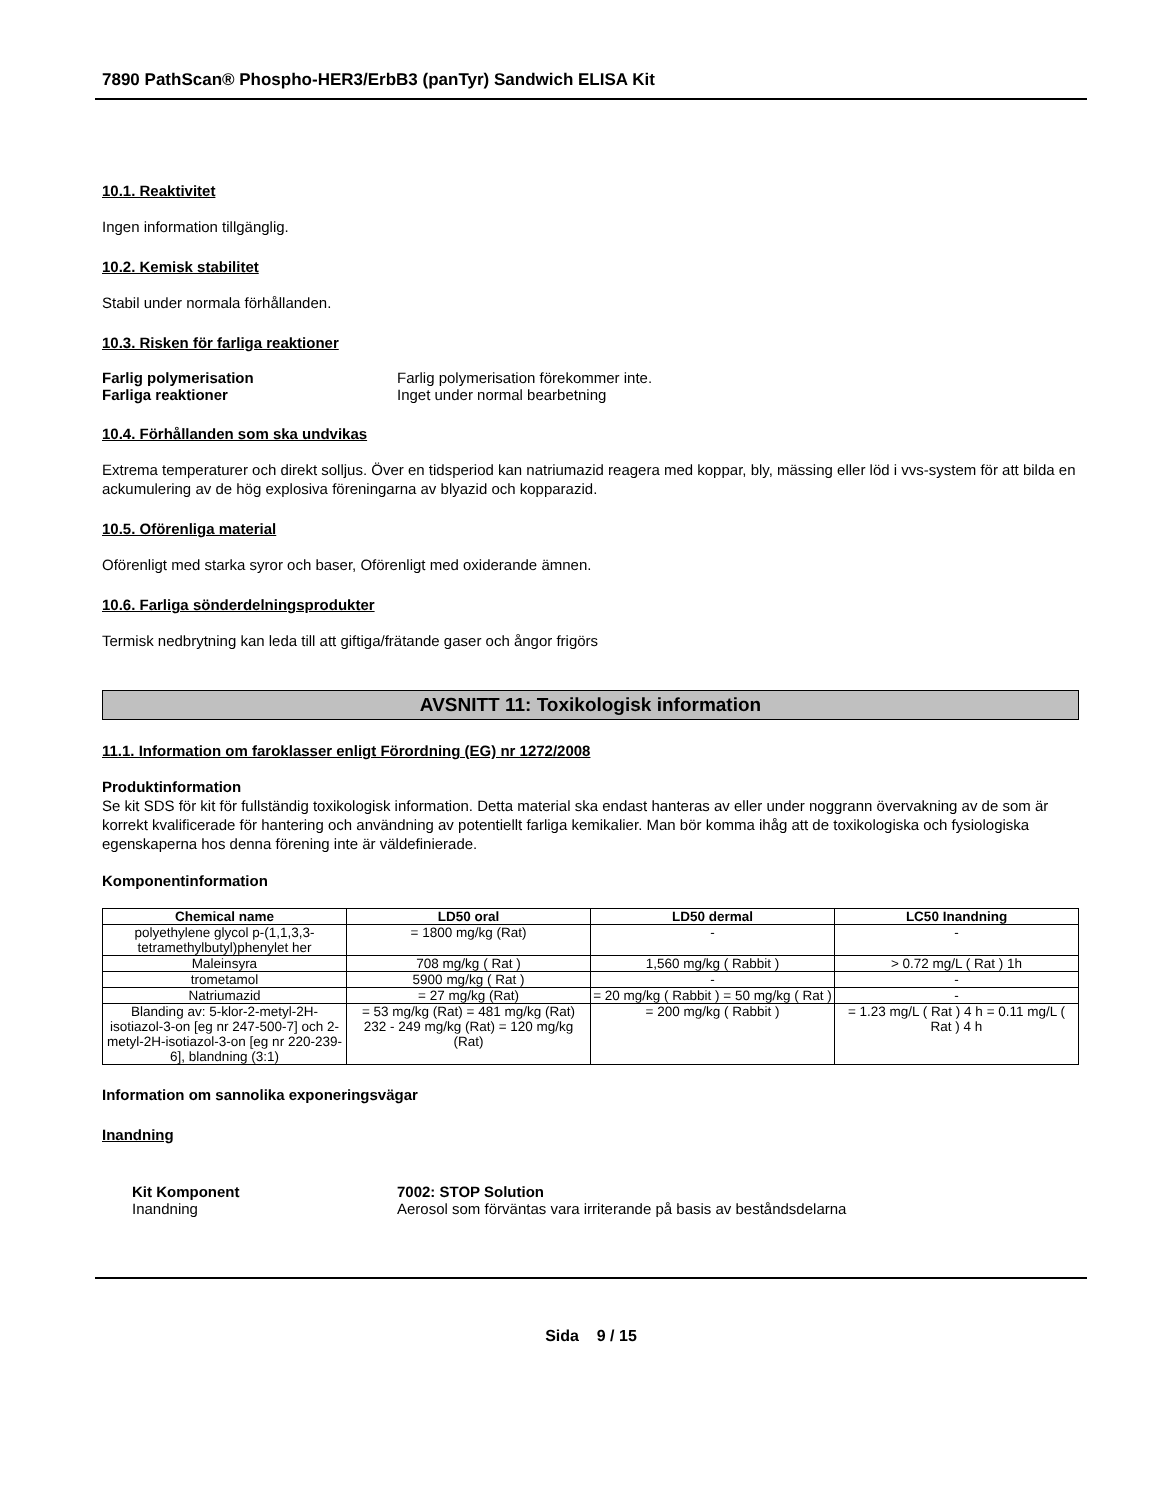7890 PathScan® Phospho-HER3/ErbB3 (panTyr) Sandwich ELISA Kit
10.1. Reaktivitet
Ingen information tillgänglig.
10.2. Kemisk stabilitet
Stabil under normala förhållanden.
10.3. Risken för farliga reaktioner
Farlig polymerisation Farlig polymerisation förekommer inte.
Farliga reaktioner Inget under normal bearbetning
10.4. Förhållanden som ska undvikas
Extrema temperaturer och direkt solljus. Över en tidsperiod kan natriumazid reagera med koppar, bly, mässing eller löd i vvs-system för att bilda en ackumulering av de hög explosiva föreningarna av blyazid och kopparazid.
10.5. Oförenliga material
Oförenligt med starka syror och baser, Oförenligt med oxiderande ämnen.
10.6. Farliga sönderdelningsprodukter
Termisk nedbrytning kan leda till att giftiga/frätande gaser och ångor frigörs
AVSNITT 11: Toxikologisk information
11.1. Information om faroklasser enligt Förordning (EG) nr 1272/2008
Produktinformation
Se kit SDS för kit för fullständig toxikologisk information. Detta material ska endast hanteras av eller under noggrann övervakning av de som är korrekt kvalificerade för hantering och användning av potentiellt farliga kemikalier. Man bör komma ihåg att de toxikologiska och fysiologiska egenskaperna hos denna förening inte är väldefinierade.
Komponentinformation
| Chemical name | LD50 oral | LD50 dermal | LC50 Inandning |
| --- | --- | --- | --- |
| polyethylene glycol p-(1,1,3,3-tetramethylbutyl)phenylet her | = 1800 mg/kg (Rat) | - | - |
| Maleinsyra | 708 mg/kg ( Rat ) | 1,560 mg/kg ( Rabbit ) | > 0.72 mg/L ( Rat ) 1h |
| trometamol | 5900 mg/kg ( Rat ) | - | - |
| Natriumazid | = 27 mg/kg (Rat) | = 20 mg/kg ( Rabbit ) = 50 mg/kg ( Rat ) | - |
| Blanding av: 5-klor-2-metyl-2H-isotiazol-3-on [eg nr 247-500-7] och 2-metyl-2H-isotiazol-3-on [eg nr 220-239-6], blandning (3:1) | = 53 mg/kg (Rat) = 481 mg/kg (Rat) 232 - 249 mg/kg (Rat) = 120 mg/kg (Rat) | = 200 mg/kg ( Rabbit ) | = 1.23 mg/L ( Rat ) 4 h = 0.11 mg/L ( Rat ) 4 h |
Information om sannolika exponeringsvägar
Inandning
Kit Komponent 7002: STOP Solution
Inandning Aerosol som förväntas vara irriterande på basis av beståndsdelarna
Sida 9 / 15